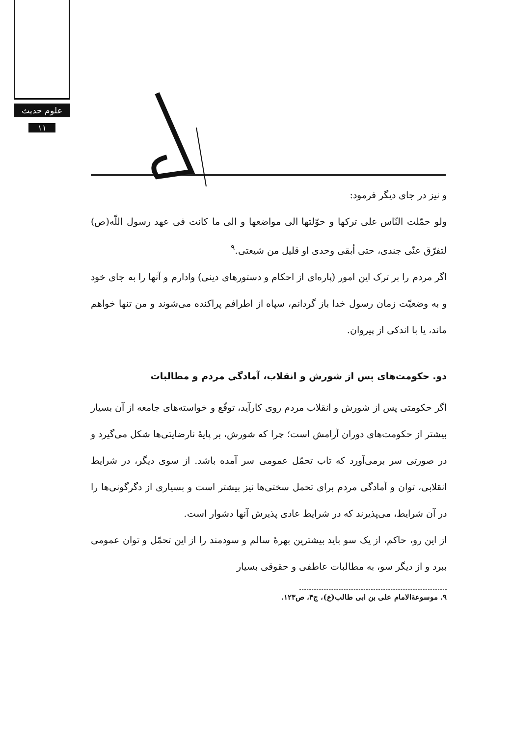علوم حدیث
۱۱
و نیز در جای دیگر فرمود:
ولو حمّلت النّاس علی ترکها و حوّلتها الی مواضعها و الی ما کانت فی عهد رسول اللّه(ص) لتفرّق عنّی جندی، حتی أبقی وحدی او قلیل من شیعتی.<sup>۹</sup>
اگر مردم را بر ترک این امور (پاره‌ای از احکام و دستورهای دینی) وادارم و آنها را به جای خود و به وضعیّت زمان رسول خدا باز گردانم، سپاه از اطرافم پراکنده می‌شوند و من تنها خواهم ماند، یا با اندکی از پیروان.
دو. حکومت‌های پس از شورش و انقلاب، آمادگی مردم و مطالبات
اگر حکومتی پس از شورش و انقلاب مردم روی کارآید، توقّع و خواسته‌های جامعه از آن بسیار بیشتر از حکومت‌های دوران آرامش است؛ چرا که شورش، بر پایهٔ نارضایتی‌ها شکل می‌گیرد و در صورتی سر برمی‌آورد که تاب تحمّل عمومی سر آمده باشد. از سوی دیگر، در شرایط انقلابی، توان و آمادگی مردم برای تحمل سختی‌ها نیز بیشتر است و بسیاری از دگرگونی‌ها را در آن شرایط، می‌پذیرند که در شرایط عادی پذیرش آنها دشوار است.
از این رو، حاکم، از یک سو باید بیشترین بهرهٔ سالم و سودمند را از این تحمّل و توان عمومی ببرد و از دیگر سو، به مطالبات عاطفی و حقوقی بسیار
۹. موسوعة‌الامام علی بن ابی طالب(ع)، ج۴، ص۱۲۳.